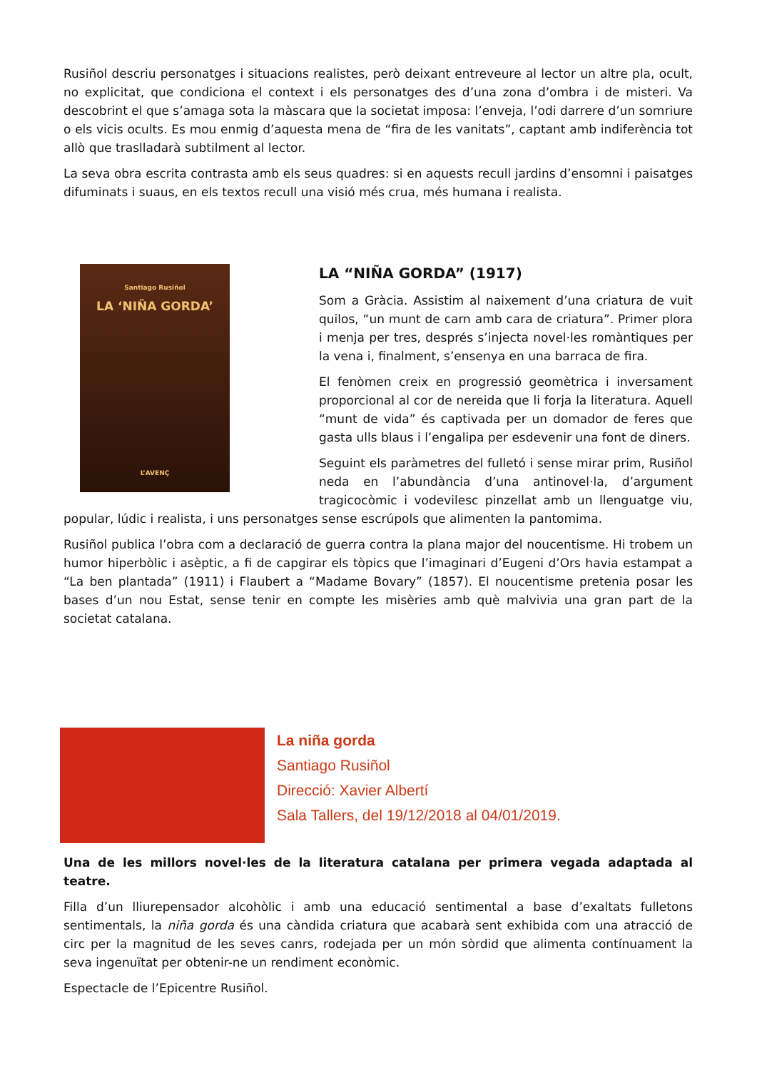Rusiñol descriu personatges i situacions realistes, però deixant entreveure al lector un altre pla, ocult, no explicitat, que condiciona el context i els personatges des d’una zona d’ombra i de misteri. Va descobrint el que s’amaga sota la màscara que la societat imposa: l’enveja, l’odi darrere d’un somriure o els vicis ocults. Es mou enmig d’aquesta mena de “fira de les vanitats”, captant amb indiferència tot allò que traslladarà subtilment al lector.
La seva obra escrita contrasta amb els seus quadres: si en aquests recull jardins d’ensomni i paisatges difuminats i suaus, en els textos recull una visió més crua, més humana i realista.
Santiago Rusiñol
LA ‘NIÑA GORDA’
L’AVENÇ
LA “NIÑA GORDA” (1917)
Som a Gràcia. Assistim al naixement d’una criatura de vuit quilos, “un munt de carn amb cara de criatura”. Primer plora i menja per tres, després s’injecta novel·les romàntiques per la vena i, finalment, s’ensenya en una barraca de fira.
El fenòmen creix en progressió geomètrica i inversament proporcional al cor de nereida que li forja la literatura. Aquell “munt de vida” és captivada per un domador de feres que gasta ulls blaus i l’engalipa per esdevenir una font de diners.
Seguint els paràmetres del fulletó i sense mirar prim, Rusiñol neda en l’abundància d’una antinovel·la, d’argument tragicocòmic i vodevilesc pinzellat amb un llenguatge viu, popular, lúdic i realista, i uns personatges sense escrúpols que alimenten la pantomima.
Rusiñol publica l’obra com a declaració de guerra contra la plana major del noucentisme. Hi trobem un humor hiperbòlic i asèptic, a fi de capgirar els tòpics que l’imaginari d’Eugeni d’Ors havia estampat a “La ben plantada” (1911) i Flaubert a “Madame Bovary” (1857). El noucentisme pretenia posar les bases d’un nou Estat, sense tenir en compte les misèries amb què malvivia una gran part de la societat catalana.
La niña gorda
Santiago Rusiñol
Direcció: Xavier Albertí
Sala Tallers, del 19/12/2018 al 04/01/2019.
Una de les millors novel·les de la literatura catalana per primera vegada adaptada al teatre.
Filla d’un lliurepensador alcohòlic i amb una educació sentimental a base d’exaltats fulletons sentimentals, la niña gorda és una càndida criatura que acabarà sent exhibida com una atracció de circ per la magnitud de les seves canrs, rodejada per un món sòrdid que alimenta contínuament la seva ingenuïtat per obtenir-ne un rendiment econòmic.
Espectacle de l’Epicentre Rusiñol.